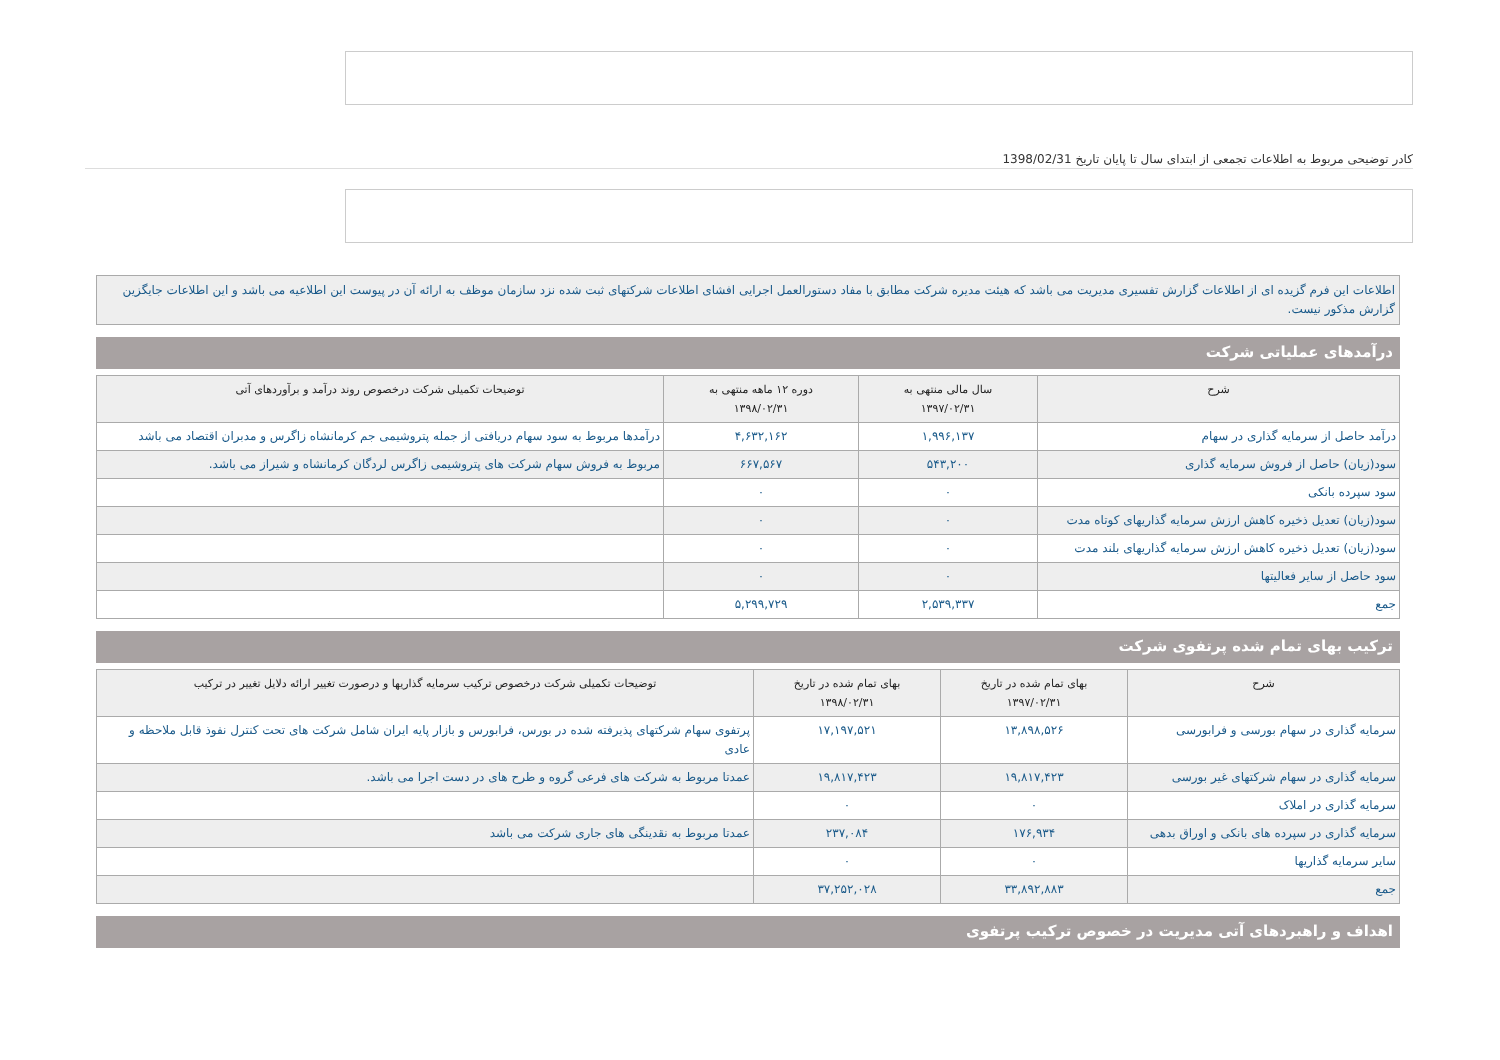کادر توضیحی مربوط به اطلاعات تجمعی از ابتدای سال تا پایان تاریخ 1398/02/31
اطلاعات این فرم گزیده ای از اطلاعات گزارش تفسیری مدیریت می باشد که هیئت مدیره شرکت مطابق با مفاد دستورالعمل اجرایی افشای اطلاعات شرکتهای ثبت شده نزد سازمان موظف به ارائه آن در پیوست این اطلاعیه می باشد و این اطلاعات جایگزین گزارش مذکور نیست.
درآمدهای عملیاتی شرکت
| شرح | سال مالی منتهی به ۱۳۹۷/۰۲/۳۱ | دوره ۱۲ ماهه منتهی به ۱۳۹۸/۰۲/۳۱ | توضیحات تکمیلی شرکت درخصوص روند درآمد و برآوردهای آتی |
| --- | --- | --- | --- |
| درآمد حاصل از سرمایه گذاری در سهام | ۱,۹۹۶,۱۳۷ | ۴,۶۳۲,۱۶۲ | درآمدها مربوط به سود سهام دریافتی از جمله پتروشیمی جم کرمانشاه زاگرس و مدبران اقتصاد می باشد |
| سود(زیان) حاصل از فروش سرمایه گذاری | ۵۴۳,۲۰۰ | ۶۶۷,۵۶۷ | مربوط به فروش سهام شرکت های پتروشیمی زاگرس لردگان کرمانشاه و شیراز می باشد. |
| سود سپرده بانکی | ۰ | ۰ | |
| سود(زیان) تعدیل ذخیره کاهش ارزش سرمایه گذاریهای کوتاه مدت | ۰ | ۰ | |
| سود(زیان) تعدیل ذخیره کاهش ارزش سرمایه گذاریهای بلند مدت | ۰ | ۰ | |
| سود حاصل از سایر فعالیتها | ۰ | ۰ | |
| جمع | ۲,۵۳۹,۳۳۷ | ۵,۲۹۹,۷۲۹ | |
ترکیب بهای تمام شده پرتفوی شرکت
| شرح | بهای تمام شده در تاریخ ۱۳۹۷/۰۲/۳۱ | بهای تمام شده در تاریخ ۱۳۹۸/۰۲/۳۱ | توضیحات تکمیلی شرکت درخصوص ترکیب سرمایه گذاریها و درصورت تغییر ارائه دلایل تغییر در ترکیب |
| --- | --- | --- | --- |
| سرمایه گذاری در سهام بورسی و فرابورسی | ۱۳,۸۹۸,۵۲۶ | ۱۷,۱۹۷,۵۲۱ | پرتفوی سهام شرکتهای پذیرفته شده در بورس، فرابورس و بازار پایه ایران شامل شرکت های تحت کنترل نفوذ قابل ملاحظه و عادی |
| سرمایه گذاری در سهام شرکتهای غیر بورسی | ۱۹,۸۱۷,۴۲۳ | ۱۹,۸۱۷,۴۲۳ | عمدتا مربوط به شرکت های فرعی گروه و طرح های در دست اجرا می باشد. |
| سرمایه گذاری در املاک | ۰ | ۰ | |
| سرمایه گذاری در سپرده های بانکی و اوراق بدهی | ۱۷۶,۹۳۴ | ۲۳۷,۰۸۴ | عمدتا مربوط به نقدینگی های جاری شرکت می باشد |
| سایر سرمایه گذاریها | ۰ | ۰ | |
| جمع | ۳۳,۸۹۲,۸۸۳ | ۳۷,۲۵۲,۰۲۸ | |
اهداف و راهبردهای آتی مدیریت در خصوص ترکیب پرتفوی